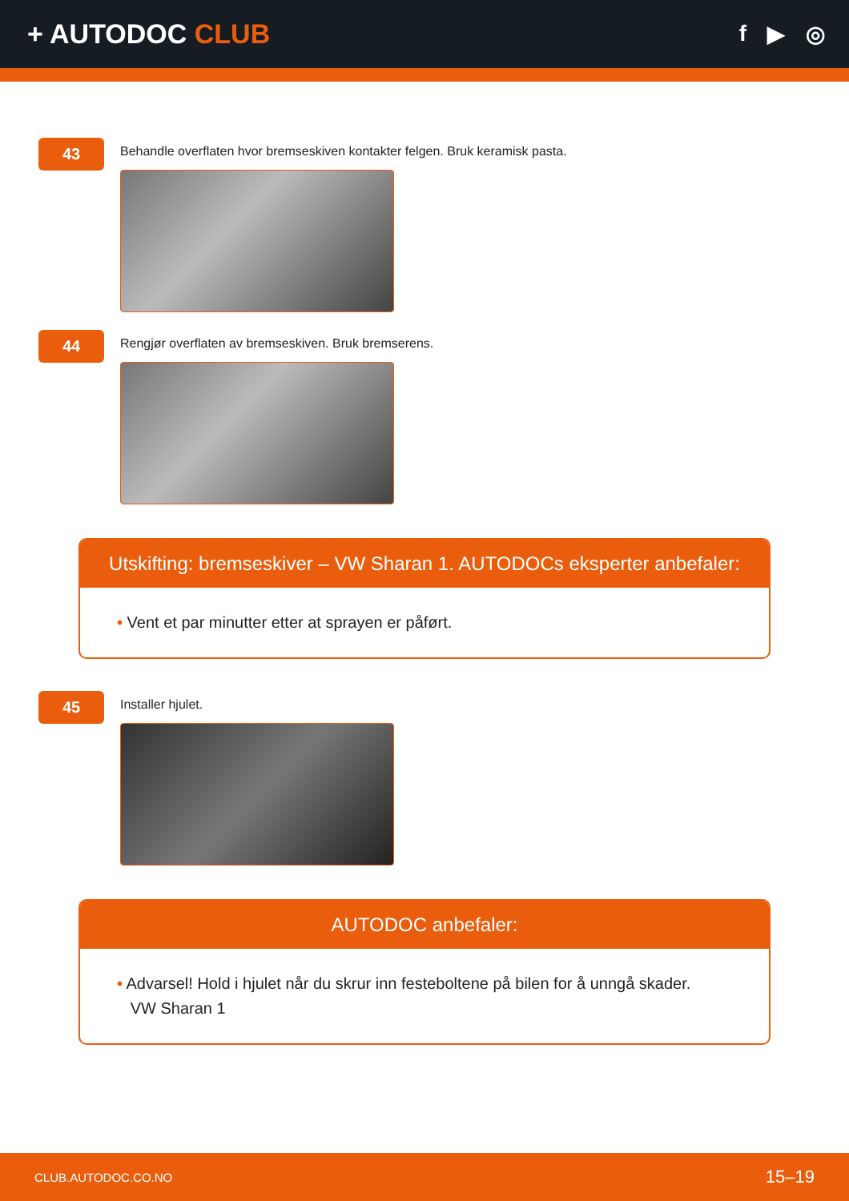+ AUTODOC CLUB
f ▶ ◎
43
Behandle overflaten hvor bremseskiven kontakter felgen. Bruk keramisk pasta.
44
Rengjør overflaten av bremseskiven. Bruk bremserens.
Utskifting: bremseskiver – VW Sharan 1. AUTODOCs eksperter anbefaler:
• Vent et par minutter etter at sprayen er påført.
45
Installer hjulet.
AUTODOC anbefaler:
• Advarsel! Hold i hjulet når du skrur inn festeboltene på bilen for å unngå skader.
VW Sharan 1
CLUB.AUTODOC.CO.NO 15–19